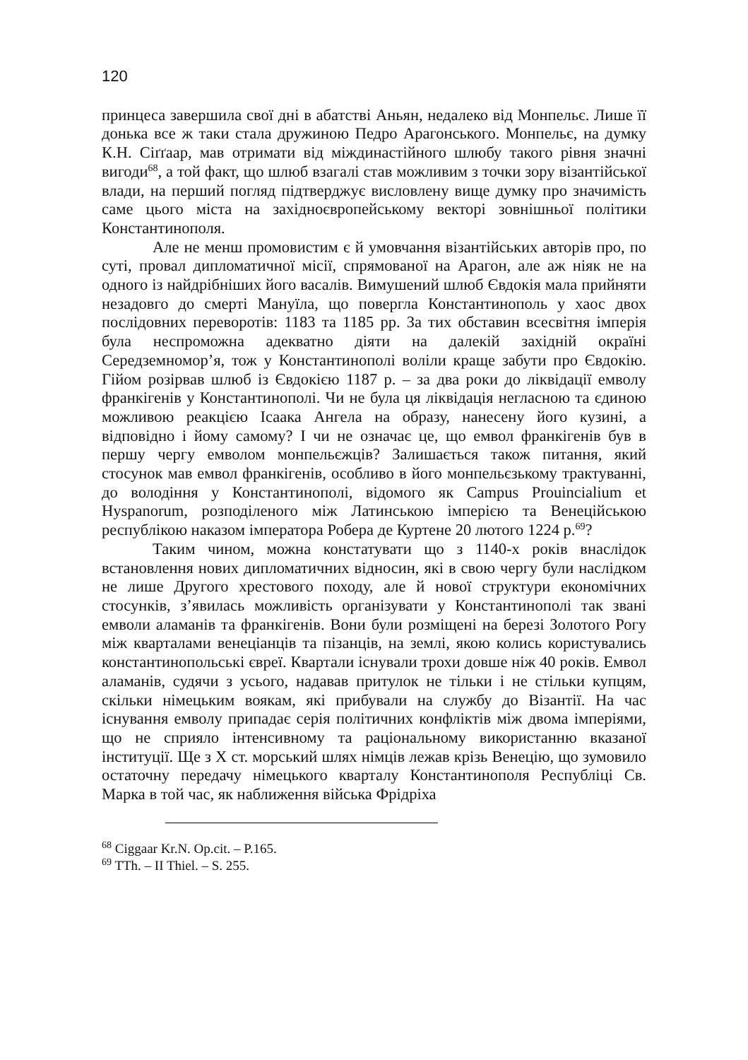120
принцеса завершила свої дні в абатстві Аньян, недалеко від Монпельє. Лише її донька все ж таки стала дружиною Педро Арагонського. Монпельє, на думку К.Н. Сіґґаар, мав отримати від міждинастійного шлюбу такого рівня значні вигоди<sup>68</sup>, а той факт, що шлюб взагалі став можливим з точки зору візантійської влади, на перший погляд підтверджує висловлену вище думку про значимість саме цього міста на західноєвропейському векторі зовнішньої політики Константинополя.
Але не менш промовистим є й умовчання візантійських авторів про, по суті, провал дипломатичної місії, спрямованої на Арагон, але аж ніяк не на одного із найдрібніших його васалів. Вимушений шлюб Євдокія мала прийняти незадовго до смерті Мануїла, що повергла Константинополь у хаос двох послідовних переворотів: 1183 та 1185 рр. За тих обставин всесвітня імперія була неспроможна адекватно діяти на далекій західній окраїні Середземномор’я, тож у Константинополі воліли краще забути про Євдокію. Гійом розірвав шлюб із Євдокією 1187 р. – за два роки до ліквідації емволу франкігенів у Константинополі. Чи не була ця ліквідація негласною та єдиною можливою реакцією Ісаака Ангела на образу, нанесену його кузині, а відповідно і йому самому? І чи не означає це, що емвол франкігенів був в першу чергу емволом монпельєжців? Залишається також питання, який стосунок мав емвол франкігенів, особливо в його монпельєзькому трактуванні, до володіння у Константинополі, відомого як Campus Prouincialium et Hyspanorum, розподіленого між Латинською імперією та Венеційською республікою наказом імператора Робера де Куртене 20 лютого 1224 р.<sup>69</sup>?
Таким чином, можна констатувати що з 1140-х років внаслідок встановлення нових дипломатичних відносин, які в свою чергу були наслідком не лише Другого хрестового походу, але й нової структури економічних стосунків, з’явилась можливість організувати у Константинополі так звані емволи аламанів та франкігенів. Вони були розміщені на березі Золотого Рогу між кварталами венеціанців та пізанців, на землі, якою колись користувались константинопольські євреї. Квартали існували трохи довше ніж 40 років. Емвол аламанів, судячи з усього, надавав притулок не тільки і не стільки купцям, скільки німецьким воякам, які прибували на службу до Візантії. На час існування емволу припадає серія політичних конфліктів між двома імперіями, що не сприяло інтенсивному та раціональному використанню вказаної інституції. Ще з Х ст. морський шлях німців лежав крізь Венецію, що зумовило остаточну передачу німецького кварталу Константинополя Республіці Св. Марка в той час, як наближення війська Фрідріха
<sup>68</sup> Ciggaar Kr.N. Op.cit. – P.165.
<sup>69</sup> TTh. – II Thiel. – S. 255.